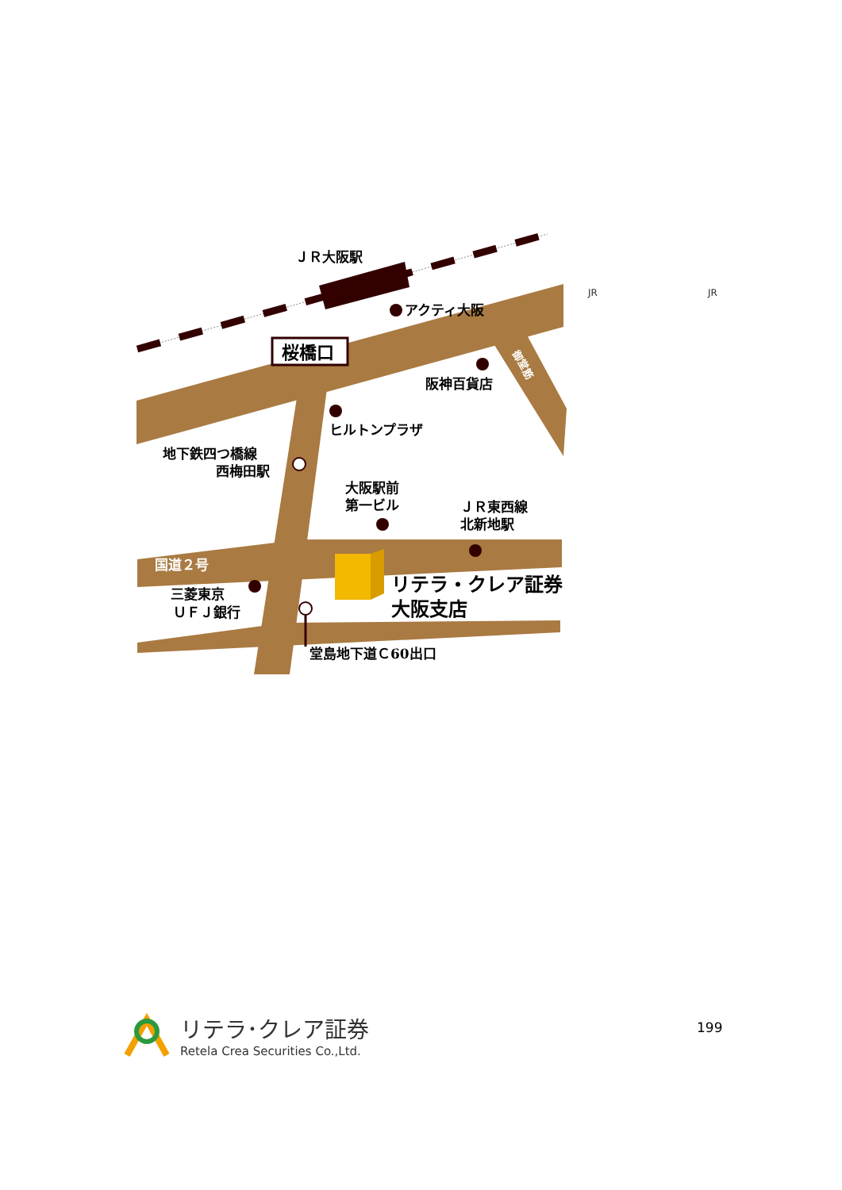桜橋口
ＪＲ大阪駅
アクティ大阪
阪神百貨店
ヒルトンプラザ
地下鉄四つ橋線
西梅田駅
大阪駅前
第一ビル
ＪＲ東西線
北新地駅
国道２号
三菱東京
ＵＦＪ銀行
堂島地下道Ｃ60出口
リテラ・クレア証券
大阪支店
御堂筋
JR JR
リテラ･クレア証券
Retela Crea Securities Co.,Ltd.
199